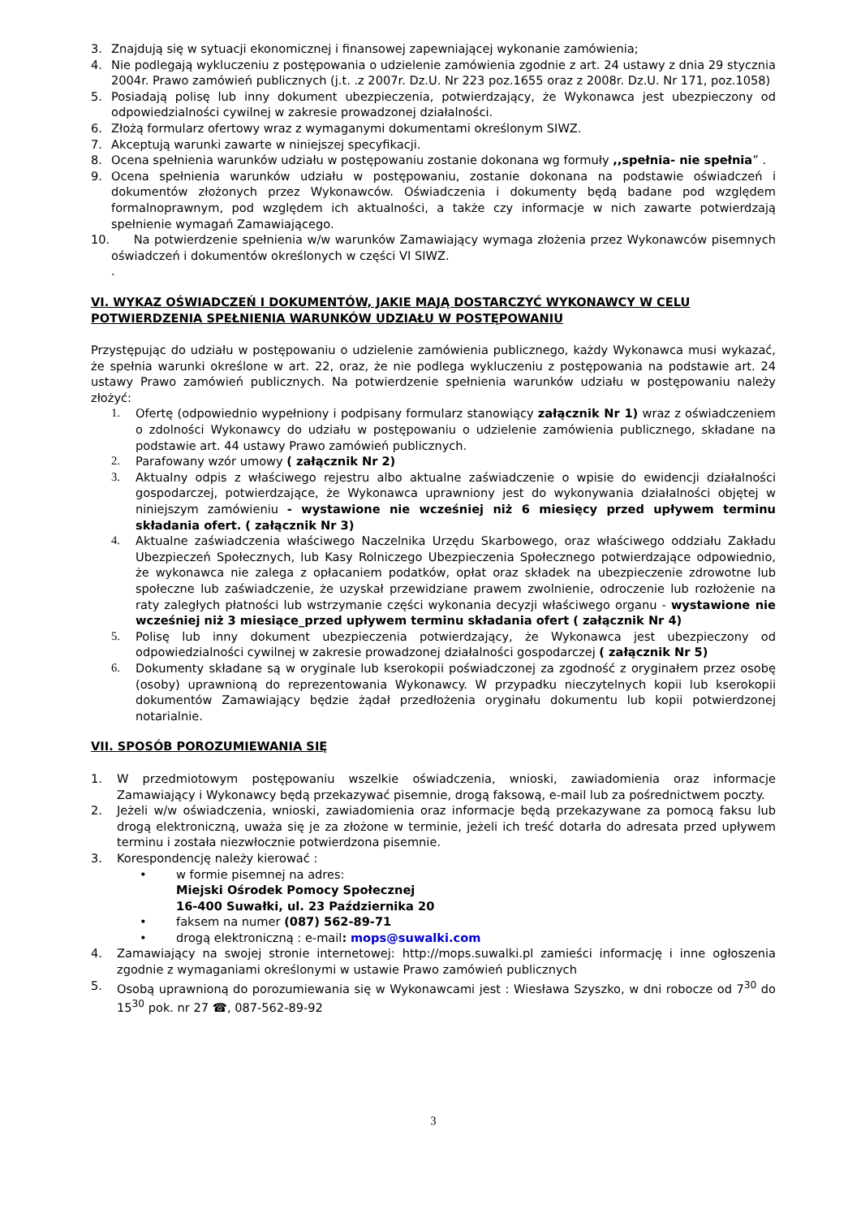3. Znajdują się w sytuacji ekonomicznej i finansowej zapewniającej wykonanie zamówienia;
4. Nie podlegają wykluczeniu z postępowania o udzielenie zamówienia zgodnie z art. 24 ustawy z dnia 29 stycznia 2004r. Prawo zamówień publicznych (j.t. .z 2007r. Dz.U. Nr 223 poz.1655 oraz z 2008r. Dz.U. Nr 171, poz.1058)
5. Posiadają polisę lub inny dokument ubezpieczenia, potwierdzający, że Wykonawca jest ubezpieczony od odpowiedzialności cywilnej w zakresie prowadzonej działalności.
6. Złożą formularz ofertowy wraz z wymaganymi dokumentami określonym SIWZ.
7. Akceptują warunki zawarte w niniejszej specyfikacji.
8. Ocena spełnienia warunków udziału w postępowaniu zostanie dokonana wg formuły ,,spełnia- nie spełnia” .
9. Ocena spełnienia warunków udziału w postępowaniu, zostanie dokonana na podstawie oświadczeń i dokumentów złożonych przez Wykonawców. Oświadczenia i dokumenty będą badane pod względem formalnoprawnym, pod względem ich aktualności, a także czy informacje w nich zawarte potwierdzają spełnienie wymagań Zamawiającego.
10. Na potwierdzenie spełnienia w/w warunków Zamawiający wymaga złożenia przez Wykonawców pisemnych oświadczeń i dokumentów określonych w części VI SIWZ.
.
VI. WYKAZ OŚWIADCZEŃ I DOKUMENTÓW, JAKIE MAJĄ DOSTARCZYĆ WYKONAWCY W CELU POTWIERDZENIA SPEŁNIENIA WARUNKÓW UDZIAŁU W POSTĘPOWANIU
Przystępując do udziału w postępowaniu o udzielenie zamówienia publicznego, każdy Wykonawca musi wykazać, że spełnia warunki określone w art. 22, oraz, że nie podlega wykluczeniu z postępowania na podstawie art. 24 ustawy Prawo zamówień publicznych. Na potwierdzenie spełnienia warunków udziału w postępowaniu należy złożyć:
1. Ofertę (odpowiednio wypełniony i podpisany formularz stanowiący załącznik Nr 1) wraz z oświadczeniem o zdolności Wykonawcy do udziału w postępowaniu o udzielenie zamówienia publicznego, składane na podstawie art. 44 ustawy Prawo zamówień publicznych.
2. Parafowany wzór umowy ( załącznik Nr 2)
3. Aktualny odpis z właściwego rejestru albo aktualne zaświadczenie o wpisie do ewidencji działalności gospodarczej, potwierdzające, że Wykonawca uprawniony jest do wykonywania działalności objętej w niniejszym zamówieniu - wystawione nie wcześniej niż 6 miesięcy przed upływem terminu składania ofert. ( załącznik Nr 3)
4. Aktualne zaświadczenia właściwego Naczelnika Urzędu Skarbowego, oraz właściwego oddziału Zakładu Ubezpieczeń Społecznych, lub Kasy Rolniczego Ubezpieczenia Społecznego potwierdzające odpowiednio, że wykonawca nie zalega z opłacaniem podatków, opłat oraz składek na ubezpieczenie zdrowotne lub społeczne lub zaświadczenie, że uzyskał przewidziane prawem zwolnienie, odroczenie lub rozłożenie na raty zaległych płatności lub wstrzymanie części wykonania decyzji właściwego organu - wystawione nie wcześniej niż 3 miesiące_przed upływem terminu składania ofert ( załącznik Nr 4)
5. Polisę lub inny dokument ubezpieczenia potwierdzający, że Wykonawca jest ubezpieczony od odpowiedzialności cywilnej w zakresie prowadzonej działalności gospodarczej ( załącznik Nr 5)
6. Dokumenty składane są w oryginale lub kserokopii poświadczonej za zgodność z oryginałem przez osobę (osoby) uprawnioną do reprezentowania Wykonawcy. W przypadku nieczytelnych kopii lub kserokopii dokumentów Zamawiający będzie żądał przedłożenia oryginału dokumentu lub kopii potwierdzonej notarialnie.
VII. SPOSÓB POROZUMIEWANIA SIĘ
1. W przedmiotowym postępowaniu wszelkie oświadczenia, wnioski, zawiadomienia oraz informacje Zamawiający i Wykonawcy będą przekazywać pisemnie, drogą faksową, e-mail lub za pośrednictwem poczty.
2. Jeżeli w/w oświadczenia, wnioski, zawiadomienia oraz informacje będą przekazywane za pomocą faksu lub drogą elektroniczną, uważa się je za złożone w terminie, jeżeli ich treść dotarła do adresata przed upływem terminu i została niezwłocznie potwierdzona pisemnie.
3. Korespondencję należy kierować :
• w formie pisemnej na adres:
Miejski Ośrodek Pomocy Społecznej
16-400 Suwałki, ul. 23 Października 20
• faksem na numer (087) 562-89-71
• drogą elektroniczną : e-mail: mops@suwalki.com
4. Zamawiający na swojej stronie internetowej: http://mops.suwalki.pl zamieści informację i inne ogłoszenia zgodnie z wymaganiami określonymi w ustawie Prawo zamówień publicznych
5. Osobą uprawnioną do porozumiewania się w Wykonawcami jest : Wiesława Szyszko, w dni robocze od 7<sup>30</sup> do 15<sup>30</sup> pok. nr 27 ☎, 087-562-89-92
3